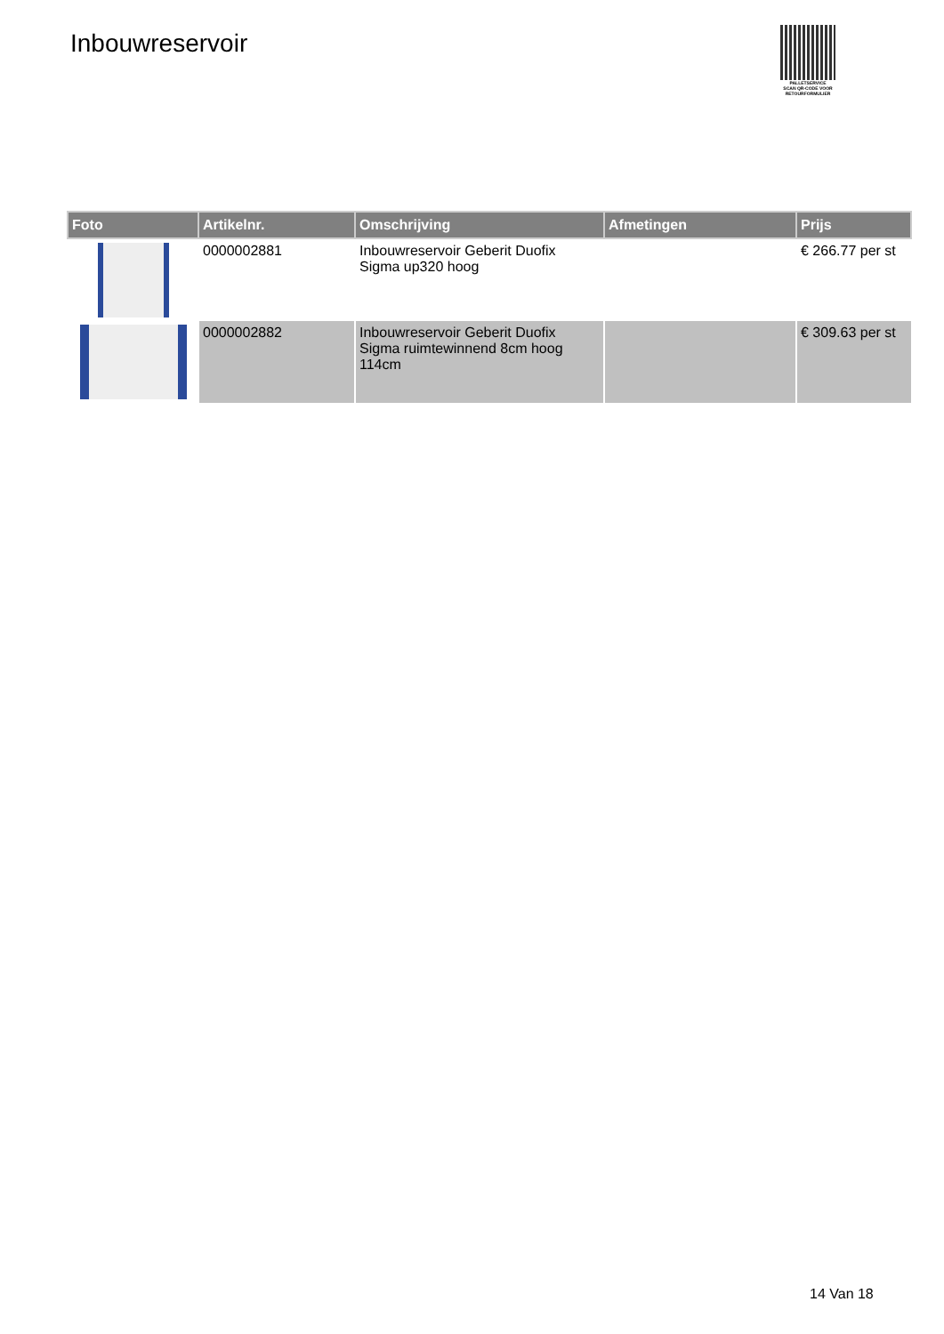Inbouwreservoir
PALLETSERVICE
SCAN QR-CODE VOOR
RETOURFORMULIER
| Foto | Artikelnr. | Omschrijving | Afmetingen | Prijs |
| --- | --- | --- | --- | --- |
| | 0000002881 | Inbouwreservoir Geberit Duofix Sigma up320 hoog | | € 266.77 per st |
| | 0000002882 | Inbouwreservoir Geberit Duofix Sigma ruimtewinnend 8cm hoog 114cm | | € 309.63 per st |
14 Van 18